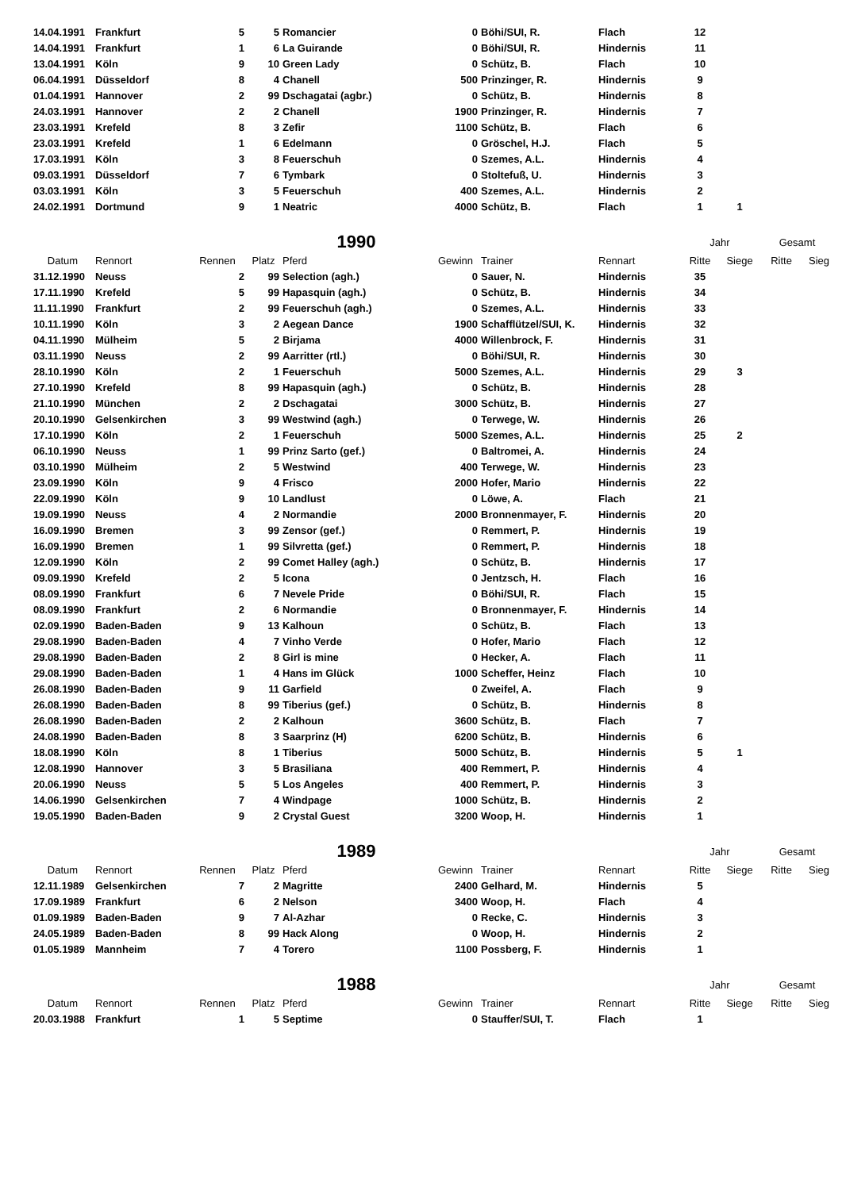| 14.04.1991 | Frankfurt | 5 | 5 | Romancier | 0 | Böhi/SUI, R. | Flach | 12 | | | |
| 14.04.1991 | Frankfurt | 1 | 6 | La Guirande | 0 | Böhi/SUI, R. | Hindernis | 11 | | | |
| 13.04.1991 | Köln | 9 | 10 | Green Lady | 0 | Schütz, B. | Flach | 10 | | | |
| 06.04.1991 | Düsseldorf | 8 | 4 | Chanell | 500 | Prinzinger, R. | Hindernis | 9 | | | |
| 01.04.1991 | Hannover | 2 | 99 | Dschagatai (agbr.) | 0 | Schütz, B. | Hindernis | 8 | | | |
| 24.03.1991 | Hannover | 2 | 2 | Chanell | 1900 | Prinzinger, R. | Hindernis | 7 | | | |
| 23.03.1991 | Krefeld | 8 | 3 | Zefir | 1100 | Schütz, B. | Flach | 6 | | | |
| 23.03.1991 | Krefeld | 1 | 6 | Edelmann | 0 | Gröschel, H.J. | Flach | 5 | | | |
| 17.03.1991 | Köln | 3 | 8 | Feuerschuh | 0 | Szemes, A.L. | Hindernis | 4 | | | |
| 09.03.1991 | Düsseldorf | 7 | 6 | Tymbark | 0 | Stoltefuß, U. | Hindernis | 3 | | | |
| 03.03.1991 | Köln | 3 | 5 | Feuerschuh | 400 | Szemes, A.L. | Hindernis | 2 | | | |
| 24.02.1991 | Dortmund | 9 | 1 | Neatric | 4000 | Schütz, B. | Flach | 1 | 1 | | |
| | | | | 1990 | | | | Jahr | | Gesamt | |
| Datum | Rennort | Rennen | Platz | Pferd | Gewinn | Trainer | Rennart | Ritte | Siege | Ritte | Sieg |
| 31.12.1990 | Neuss | 2 | 99 | Selection (agh.) | 0 | Sauer, N. | Hindernis | 35 | | | |
| 17.11.1990 | Krefeld | 5 | 99 | Hapasquin (agh.) | 0 | Schütz, B. | Hindernis | 34 | | | |
| 11.11.1990 | Frankfurt | 2 | 99 | Feuerschuh (agh.) | 0 | Szemes, A.L. | Hindernis | 33 | | | |
| 10.11.1990 | Köln | 3 | 2 | Aegean Dance | 1900 | Schafflützel/SUI, K. | Hindernis | 32 | | | |
| 04.11.1990 | Mülheim | 5 | 2 | Birjama | 4000 | Willenbrock, F. | Hindernis | 31 | | | |
| 03.11.1990 | Neuss | 2 | 99 | Aarritter (rtl.) | 0 | Böhi/SUI, R. | Hindernis | 30 | | | |
| 28.10.1990 | Köln | 2 | 1 | Feuerschuh | 5000 | Szemes, A.L. | Hindernis | 29 | 3 | | |
| 27.10.1990 | Krefeld | 8 | 99 | Hapasquin (agh.) | 0 | Schütz, B. | Hindernis | 28 | | | |
| 21.10.1990 | München | 2 | 2 | Dschagatai | 3000 | Schütz, B. | Hindernis | 27 | | | |
| 20.10.1990 | Gelsenkirchen | 3 | 99 | Westwind (agh.) | 0 | Terwege, W. | Hindernis | 26 | | | |
| 17.10.1990 | Köln | 2 | 1 | Feuerschuh | 5000 | Szemes, A.L. | Hindernis | 25 | 2 | | |
| 06.10.1990 | Neuss | 1 | 99 | Prinz Sarto (gef.) | 0 | Baltromei, A. | Hindernis | 24 | | | |
| 03.10.1990 | Mülheim | 2 | 5 | Westwind | 400 | Terwege, W. | Hindernis | 23 | | | |
| 23.09.1990 | Köln | 9 | 4 | Frisco | 2000 | Hofer, Mario | Hindernis | 22 | | | |
| 22.09.1990 | Köln | 9 | 10 | Landlust | 0 | Löwe, A. | Flach | 21 | | | |
| 19.09.1990 | Neuss | 4 | 2 | Normandie | 2000 | Bronnenmayer, F. | Hindernis | 20 | | | |
| 16.09.1990 | Bremen | 3 | 99 | Zensor (gef.) | 0 | Remmert, P. | Hindernis | 19 | | | |
| 16.09.1990 | Bremen | 1 | 99 | Silvretta (gef.) | 0 | Remmert, P. | Hindernis | 18 | | | |
| 12.09.1990 | Köln | 2 | 99 | Comet Halley (agh.) | 0 | Schütz, B. | Hindernis | 17 | | | |
| 09.09.1990 | Krefeld | 2 | 5 | Icona | 0 | Jentzsch, H. | Flach | 16 | | | |
| 08.09.1990 | Frankfurt | 6 | 7 | Nevele Pride | 0 | Böhi/SUI, R. | Flach | 15 | | | |
| 08.09.1990 | Frankfurt | 2 | 6 | Normandie | 0 | Bronnenmayer, F. | Hindernis | 14 | | | |
| 02.09.1990 | Baden-Baden | 9 | 13 | Kalhoun | 0 | Schütz, B. | Flach | 13 | | | |
| 29.08.1990 | Baden-Baden | 4 | 7 | Vinho Verde | 0 | Hofer, Mario | Flach | 12 | | | |
| 29.08.1990 | Baden-Baden | 2 | 8 | Girl is mine | 0 | Hecker, A. | Flach | 11 | | | |
| 29.08.1990 | Baden-Baden | 1 | 4 | Hans im Glück | 1000 | Scheffer, Heinz | Flach | 10 | | | |
| 26.08.1990 | Baden-Baden | 9 | 11 | Garfield | 0 | Zweifel, A. | Flach | 9 | | | |
| 26.08.1990 | Baden-Baden | 8 | 99 | Tiberius (gef.) | 0 | Schütz, B. | Hindernis | 8 | | | |
| 26.08.1990 | Baden-Baden | 2 | 2 | Kalhoun | 3600 | Schütz, B. | Flach | 7 | | | |
| 24.08.1990 | Baden-Baden | 8 | 3 | Saarprinz (H) | 6200 | Schütz, B. | Hindernis | 6 | | | |
| 18.08.1990 | Köln | 8 | 1 | Tiberius | 5000 | Schütz, B. | Hindernis | 5 | 1 | | |
| 12.08.1990 | Hannover | 3 | 5 | Brasiliana | 400 | Remmert, P. | Hindernis | 4 | | | |
| 20.06.1990 | Neuss | 5 | 5 | Los Angeles | 400 | Remmert, P. | Hindernis | 3 | | | |
| 14.06.1990 | Gelsenkirchen | 7 | 4 | Windpage | 1000 | Schütz, B. | Hindernis | 2 | | | |
| 19.05.1990 | Baden-Baden | 9 | 2 | Crystal Guest | 3200 | Woop, H. | Hindernis | 1 | | | |
| | | | | 1989 | | | | Jahr | | Gesamt | |
| Datum | Rennort | Rennen | Platz | Pferd | Gewinn | Trainer | Rennart | Ritte | Siege | Ritte | Sieg |
| 12.11.1989 | Gelsenkirchen | 7 | 2 | Magritte | 2400 | Gelhard, M. | Hindernis | 5 | | | |
| 17.09.1989 | Frankfurt | 6 | 2 | Nelson | 3400 | Woop, H. | Flach | 4 | | | |
| 01.09.1989 | Baden-Baden | 9 | 7 | Al-Azhar | 0 | Recke, C. | Hindernis | 3 | | | |
| 24.05.1989 | Baden-Baden | 8 | 99 | Hack Along | 0 | Woop, H. | Hindernis | 2 | | | |
| 01.05.1989 | Mannheim | 7 | 4 | Torero | 1100 | Possberg, F. | Hindernis | 1 | | | |
| | | | | 1988 | | | | Jahr | | Gesamt | |
| Datum | Rennort | Rennen | Platz | Pferd | Gewinn | Trainer | Rennart | Ritte | Siege | Ritte | Sieg |
| 20.03.1988 | Frankfurt | 1 | 5 | Septime | 0 | Stauffer/SUI, T. | Flach | 1 | | | |